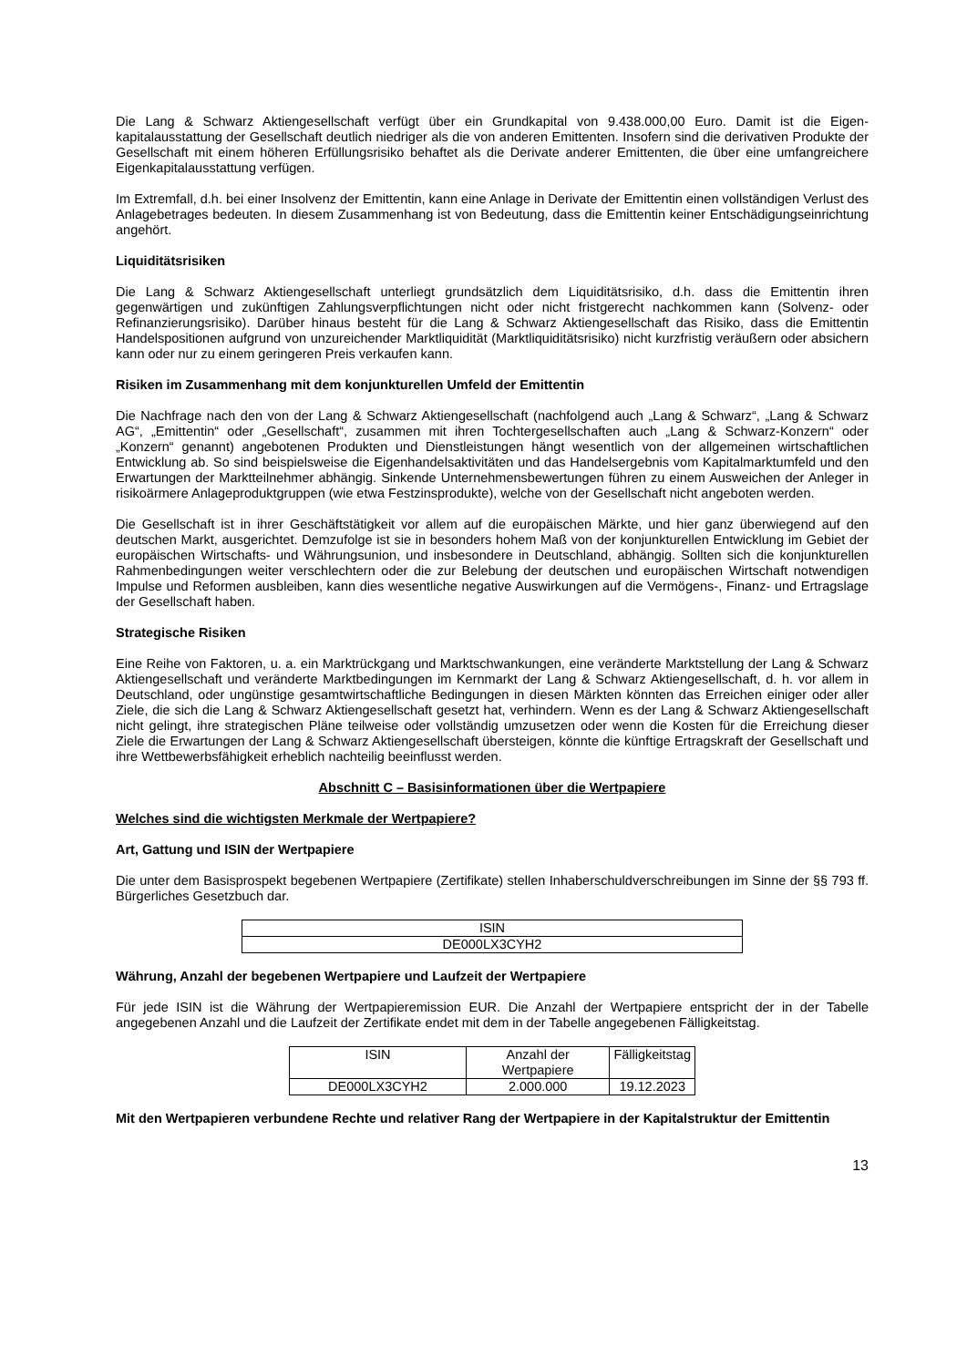Die Lang & Schwarz Aktiengesellschaft verfügt über ein Grundkapital von 9.438.000,00 Euro. Damit ist die Eigen-kapitalausstattung der Gesellschaft deutlich niedriger als die von anderen Emittenten. Insofern sind die derivativen Produkte der Gesellschaft mit einem höheren Erfüllungsrisiko behaftet als die Derivate anderer Emittenten, die über eine umfangreichere Eigenkapitalausstattung verfügen.
Im Extremfall, d.h. bei einer Insolvenz der Emittentin, kann eine Anlage in Derivate der Emittentin einen vollständigen Verlust des Anlagebetrages bedeuten. In diesem Zusammenhang ist von Bedeutung, dass die Emittentin keiner Entschädigungseinrichtung angehört.
Liquiditätsrisiken
Die Lang & Schwarz Aktiengesellschaft unterliegt grundsätzlich dem Liquiditätsrisiko, d.h. dass die Emittentin ihren gegenwärtigen und zukünftigen Zahlungsverpflichtungen nicht oder nicht fristgerecht nachkommen kann (Solvenz- oder Refinanzierungsrisiko). Darüber hinaus besteht für die Lang & Schwarz Aktiengesellschaft das Risiko, dass die Emittentin Handelspositionen aufgrund von unzureichender Marktliquidität (Marktliquiditätsrisiko) nicht kurzfristig veräußern oder absichern kann oder nur zu einem geringeren Preis verkaufen kann.
Risiken im Zusammenhang mit dem konjunkturellen Umfeld der Emittentin
Die Nachfrage nach den von der Lang & Schwarz Aktiengesellschaft (nachfolgend auch „Lang & Schwarz“, „Lang & Schwarz AG“, „Emittentin“ oder „Gesellschaft“, zusammen mit ihren Tochtergesellschaften auch „Lang & Schwarz-Konzern“ oder „Konzern“ genannt) angebotenen Produkten und Dienstleistungen hängt wesentlich von der allgemeinen wirtschaftlichen Entwicklung ab. So sind beispielsweise die Eigenhandelsaktivitäten und das Handelsergebnis vom Kapitalmarktumfeld und den Erwartungen der Marktteilnehmer abhängig. Sinkende Unternehmensbewertungen führen zu einem Ausweichen der Anleger in risikoärmere Anlageproduktgruppen (wie etwa Festzinsprodukte), welche von der Gesellschaft nicht angeboten werden.
Die Gesellschaft ist in ihrer Geschäftstätigkeit vor allem auf die europäischen Märkte, und hier ganz überwiegend auf den deutschen Markt, ausgerichtet. Demzufolge ist sie in besonders hohem Maß von der konjunkturellen Entwicklung im Gebiet der europäischen Wirtschafts- und Währungsunion, und insbesondere in Deutschland, abhängig. Sollten sich die konjunkturellen Rahmenbedingungen weiter verschlechtern oder die zur Belebung der deutschen und europäischen Wirtschaft notwendigen Impulse und Reformen ausbleiben, kann dies wesentliche negative Auswirkungen auf die Vermögens-, Finanz- und Ertragslage der Gesellschaft haben.
Strategische Risiken
Eine Reihe von Faktoren, u. a. ein Marktrückgang und Marktschwankungen, eine veränderte Marktstellung der Lang & Schwarz Aktiengesellschaft und veränderte Marktbedingungen im Kernmarkt der Lang & Schwarz Aktiengesellschaft, d. h. vor allem in Deutschland, oder ungünstige gesamtwirtschaftliche Bedingungen in diesen Märkten könnten das Erreichen einiger oder aller Ziele, die sich die Lang & Schwarz Aktiengesellschaft gesetzt hat, verhindern. Wenn es der Lang & Schwarz Aktiengesellschaft nicht gelingt, ihre strategischen Pläne teilweise oder vollständig umzusetzen oder wenn die Kosten für die Erreichung dieser Ziele die Erwartungen der Lang & Schwarz Aktiengesellschaft übersteigen, könnte die künftige Ertragskraft der Gesellschaft und ihre Wettbewerbsfähigkeit erheblich nachteilig beeinflusst werden.
Abschnitt C – Basisinformationen über die Wertpapiere
Welches sind die wichtigsten Merkmale der Wertpapiere?
Art, Gattung und ISIN der Wertpapiere
Die unter dem Basisprospekt begebenen Wertpapiere (Zertifikate) stellen Inhaberschuldverschreibungen im Sinne der §§ 793 ff. Bürgerliches Gesetzbuch dar.
| ISIN |
| DE000LX3CYH2 |
Währung, Anzahl der begebenen Wertpapiere und Laufzeit der Wertpapiere
Für jede ISIN ist die Währung der Wertpapieremission EUR. Die Anzahl der Wertpapiere entspricht der in der Tabelle angegebenen Anzahl und die Laufzeit der Zertifikate endet mit dem in der Tabelle angegebenen Fälligkeitstag.
| ISIN | Anzahl der Wertpapiere | Fälligkeitstag |
| DE000LX3CYH2 | 2.000.000 | 19.12.2023 |
Mit den Wertpapieren verbundene Rechte und relativer Rang der Wertpapiere in der Kapitalstruktur der Emittentin
13